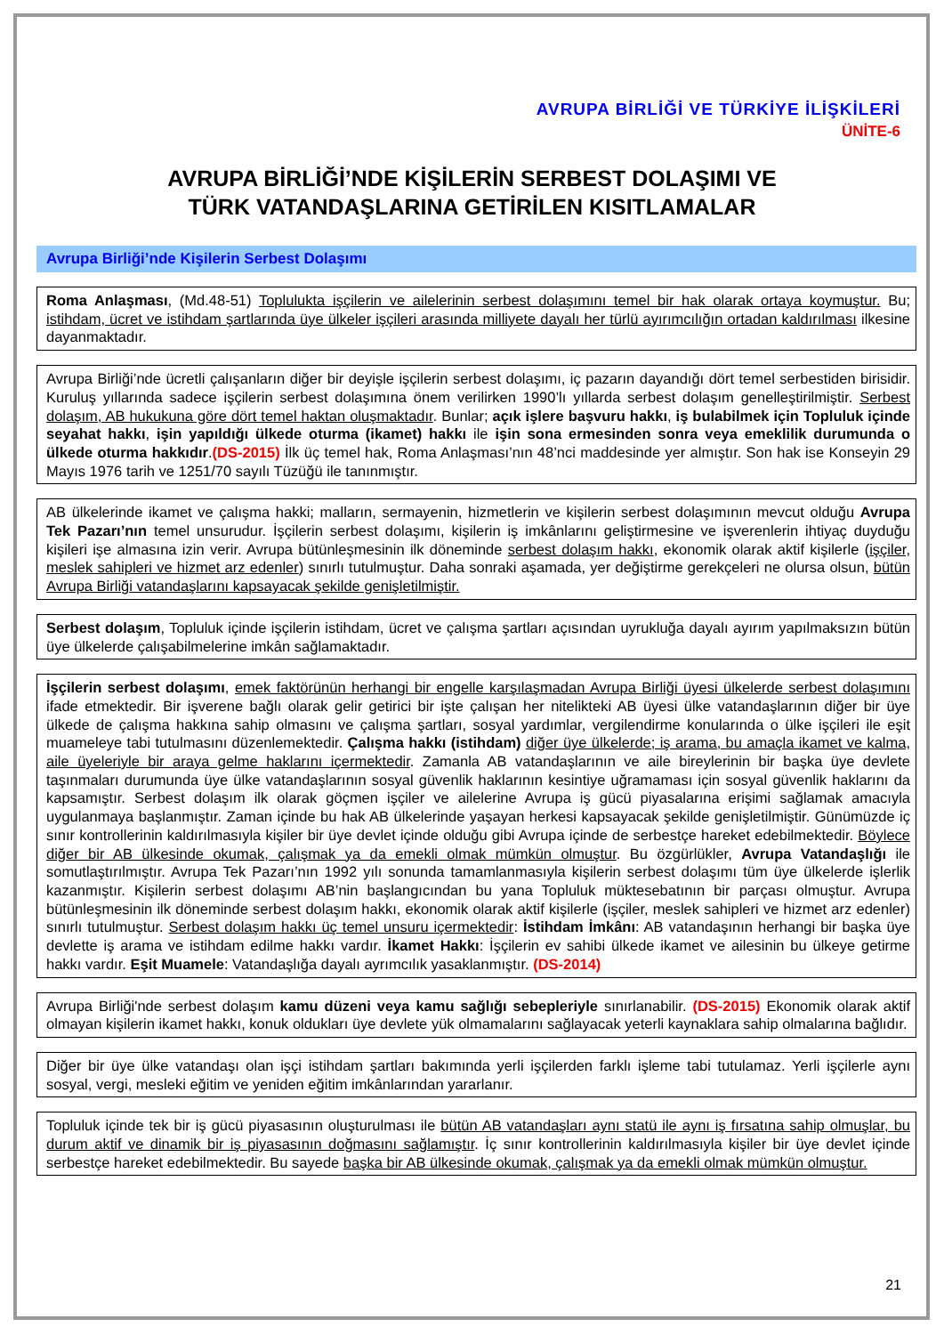AVRUPA BİRLİĞİ VE TÜRKİYE İLİŞKİLERİ
ÜNİTE-6
AVRUPA BİRLİĞİ’NDE KİŞİLERİN SERBEST DOLAŞIMI VE
TÜRK VATANDAŞLARINA GETİRİLEN KISITLAMALAR
Avrupa Birliği’nde Kişilerin Serbest Dolaşımı
Roma Anlaşması, (Md.48-51) Toplulukta işçilerin ve ailelerinin serbest dolaşımını temel bir hak olarak ortaya koymuştur. Bu; istihdam, ücret ve istihdam şartlarında üye ülkeler işçileri arasında milliyete dayalı her türlü ayırımcılığın ortadan kaldırılması ilkesine dayanmaktadır.
Avrupa Birliği’nde ücretli çalışanların diğer bir deyişle işçilerin serbest dolaşımı, iç pazarın dayandığı dört temel serbestiden birisidir. Kuruluş yıllarında sadece işçilerin serbest dolaşımına önem verilirken 1990’lı yıllarda serbest dolaşım genelleştirilmiştir. Serbest dolaşım, AB hukukuna göre dört temel haktan oluşmaktadır. Bunlar; açık işlere başvuru hakkı, iş bulabilmek için Topluluk içinde seyahat hakkı, işin yapıldığı ülkede oturma (ikamet) hakkı ile işin sona ermesinden sonra veya emeklilik durumunda o ülkede oturma hakkıdır.(DS-2015) İlk üç temel hak, Roma Anlaşması’nın 48’nci maddesinde yer almıştır. Son hak ise Konseyin 29 Mayıs 1976 tarih ve 1251/70 sayılı Tüzüğü ile tanınmıştır.
AB ülkelerinde ikamet ve çalışma hakki; malların, sermayenin, hizmetlerin ve kişilerin serbest dolaşımının mevcut olduğu Avrupa Tek Pazarı’nın temel unsurudur. İşçilerin serbest dolaşımı, kişilerin iş imkânlarını geliştirmesine ve işverenlerin ihtiyaç duyduğu kişileri işe almasına izin verir. Avrupa bütünleşmesinin ilk döneminde serbest dolaşım hakkı, ekonomik olarak aktif kişilerle (işçiler, meslek sahipleri ve hizmet arz edenler) sınırlı tutulmuştur. Daha sonraki aşamada, yer değiştirme gerekçeleri ne olursa olsun, bütün Avrupa Birliği vatandaşlarını kapsayacak şekilde genişletilmiştir.
Serbest dolaşım, Topluluk içinde işçilerin istihdam, ücret ve çalışma şartları açısından uyrukluğa dayalı ayırım yapılmaksızın bütün üye ülkelerde çalışabilmelerine imkân sağlamaktadır.
İşçilerin serbest dolaşımı, emek faktörünün herhangi bir engelle karşılaşmadan Avrupa Birliği üyesi ülkelerde serbest dolaşımını ifade etmektedir. Bir işverene bağlı olarak gelir getirici bir işte çalışan her nitelikteki AB üyesi ülke vatandaşlarının diğer bir üye ülkede de çalışma hakkına sahip olmasını ve çalışma şartları, sosyal yardımlar, vergilendirme konularında o ülke işçileri ile eşit muameleye tabi tutulmasını düzenlemektedir. Çalışma hakkı (istihdam) diğer üye ülkelerde; iş arama, bu amaçla ikamet ve kalma, aile üyeleriyle bir araya gelme haklarını içermektedir. Zamanla AB vatandaşlarının ve aile bireylerinin bir başka üye devlete taşınmaları durumunda üye ülke vatandaşlarının sosyal güvenlik haklarının kesintiye uğramaması için sosyal güvenlik haklarını da kapsamıştır. Serbest dolaşım ilk olarak göçmen işçiler ve ailelerine Avrupa iş gücü piyasalarına erişimi sağlamak amacıyla uygulanmaya başlanmıştır. Zaman içinde bu hak AB ülkelerinde yaşayan herkesi kapsayacak şekilde genişletilmiştir. Günümüzde iç sınır kontrollerinin kaldırılmasıyla kişiler bir üye devlet içinde olduğu gibi Avrupa içinde de serbestçe hareket edebilmektedir. Böylece diğer bir AB ülkesinde okumak, çalışmak ya da emekli olmak mümkün olmuştur. Bu özgürlükler, Avrupa Vatandaşlığı ile somutlaştırılmıştır. Avrupa Tek Pazarı’nın 1992 yılı sonunda tamamlanmasıyla kişilerin serbest dolaşımı tüm üye ülkelerde işlerlik kazanmıştır. Kişilerin serbest dolaşımı AB’nin başlangıcından bu yana Topluluk müktesebatının bir parçası olmuştur. Avrupa bütünleşmesinin ilk döneminde serbest dolaşım hakkı, ekonomik olarak aktif kişilerle (işçiler, meslek sahipleri ve hizmet arz edenler) sınırlı tutulmuştur. Serbest dolaşım hakkı üç temel unsuru içermektedir: İstihdam İmkânı: AB vatandaşının herhangi bir başka üye devlette iş arama ve istihdam edilme hakkı vardır. İkamet Hakkı: İşçilerin ev sahibi ülkede ikamet ve ailesinin bu ülkeye getirme hakkı vardır. Eşit Muamele: Vatandaşlığa dayalı ayrımcılık yasaklanmıştır. (DS-2014)
Avrupa Birliği'nde serbest dolaşım kamu düzeni veya kamu sağlığı sebepleriyle sınırlanabilir. (DS-2015) Ekonomik olarak aktif olmayan kişilerin ikamet hakkı, konuk oldukları üye devlete yük olmamalarını sağlayacak yeterli kaynaklara sahip olmalarına bağlıdır.
Diğer bir üye ülke vatandaşı olan işçi istihdam şartları bakımında yerli işçilerden farklı işleme tabi tutulamaz. Yerli işçilerle aynı sosyal, vergi, mesleki eğitim ve yeniden eğitim imkânlarından yararlanır.
Topluluk içinde tek bir iş gücü piyasasının oluşturulması ile bütün AB vatandaşları aynı statü ile aynı iş fırsatına sahip olmuşlar, bu durum aktif ve dinamik bir iş piyasasının doğmasını sağlamıştır. İç sınır kontrollerinin kaldırılmasıyla kişiler bir üye devlet içinde serbestçe hareket edebilmektedir. Bu sayede başka bir AB ülkesinde okumak, çalışmak ya da emekli olmak mümkün olmuştur.
21